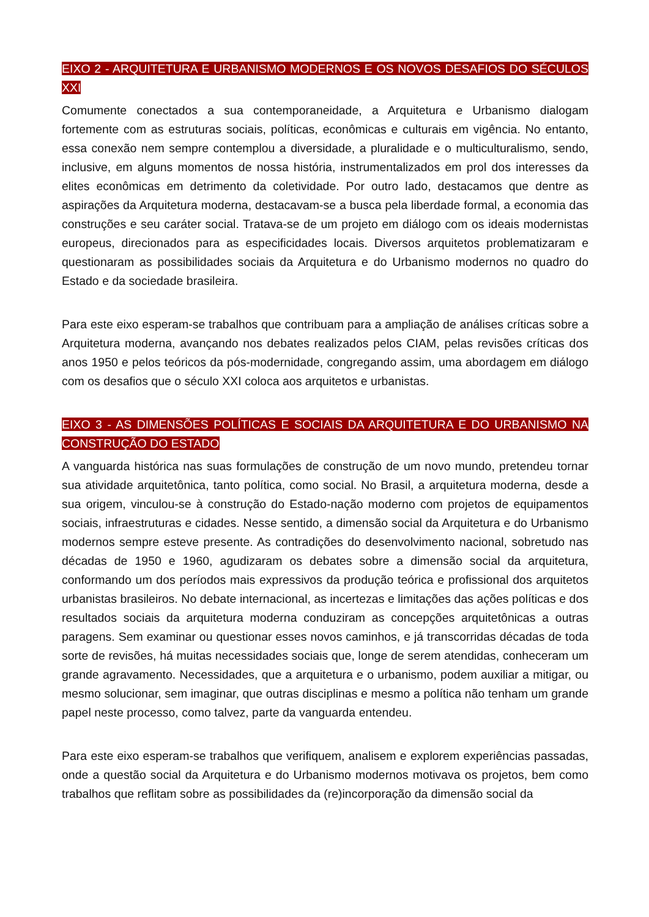EIXO 2 - ARQUITETURA E URBANISMO MODERNOS E OS NOVOS DESAFIOS DO SÉCULOS XXI
Comumente conectados a sua contemporaneidade, a Arquitetura e Urbanismo dialogam fortemente com as estruturas sociais, políticas, econômicas e culturais em vigência. No entanto, essa conexão nem sempre contemplou a diversidade, a pluralidade e o multiculturalismo, sendo, inclusive, em alguns momentos de nossa história, instrumentalizados em prol dos interesses da elites econômicas em detrimento da coletividade. Por outro lado, destacamos que dentre as aspirações da Arquitetura moderna, destacavam-se a busca pela liberdade formal, a economia das construções e seu caráter social. Tratava-se de um projeto em diálogo com os ideais modernistas europeus, direcionados para as especificidades locais. Diversos arquitetos problematizaram e questionaram as possibilidades sociais da Arquitetura e do Urbanismo modernos no quadro do Estado e da sociedade brasileira.
Para este eixo esperam-se trabalhos que contribuam para a ampliação de análises críticas sobre a Arquitetura moderna, avançando nos debates realizados pelos CIAM, pelas revisões críticas dos anos 1950 e pelos teóricos da pós-modernidade, congregando assim, uma abordagem em diálogo com os desafios que o século XXI coloca aos arquitetos e urbanistas.
EIXO 3 - AS DIMENSÕES POLÍTICAS E SOCIAIS DA ARQUITETURA E DO URBANISMO NA CONSTRUÇÃO DO ESTADO
A vanguarda histórica nas suas formulações de construção de um novo mundo, pretendeu tornar sua atividade arquitetônica, tanto política, como social. No Brasil, a arquitetura moderna, desde a sua origem, vinculou-se à construção do Estado-nação moderno com projetos de equipamentos sociais, infraestruturas e cidades. Nesse sentido, a dimensão social da Arquitetura e do Urbanismo modernos sempre esteve presente. As contradições do desenvolvimento nacional, sobretudo nas décadas de 1950 e 1960, agudizaram os debates sobre a dimensão social da arquitetura, conformando um dos períodos mais expressivos da produção teórica e profissional dos arquitetos urbanistas brasileiros. No debate internacional, as incertezas e limitações das ações políticas e dos resultados sociais da arquitetura moderna conduziram as concepções arquitetônicas a outras paragens. Sem examinar ou questionar esses novos caminhos, e já transcorridas décadas de toda sorte de revisões, há muitas necessidades sociais que, longe de serem atendidas, conheceram um grande agravamento. Necessidades, que a arquitetura e o urbanismo, podem auxiliar a mitigar, ou mesmo solucionar, sem imaginar, que outras disciplinas e mesmo a política não tenham um grande papel neste processo, como talvez, parte da vanguarda entendeu.
Para este eixo esperam-se trabalhos que verifiquem, analisem e explorem experiências passadas, onde a questão social da Arquitetura e do Urbanismo modernos motivava os projetos, bem como trabalhos que reflitam sobre as possibilidades da (re)incorporação da dimensão social da